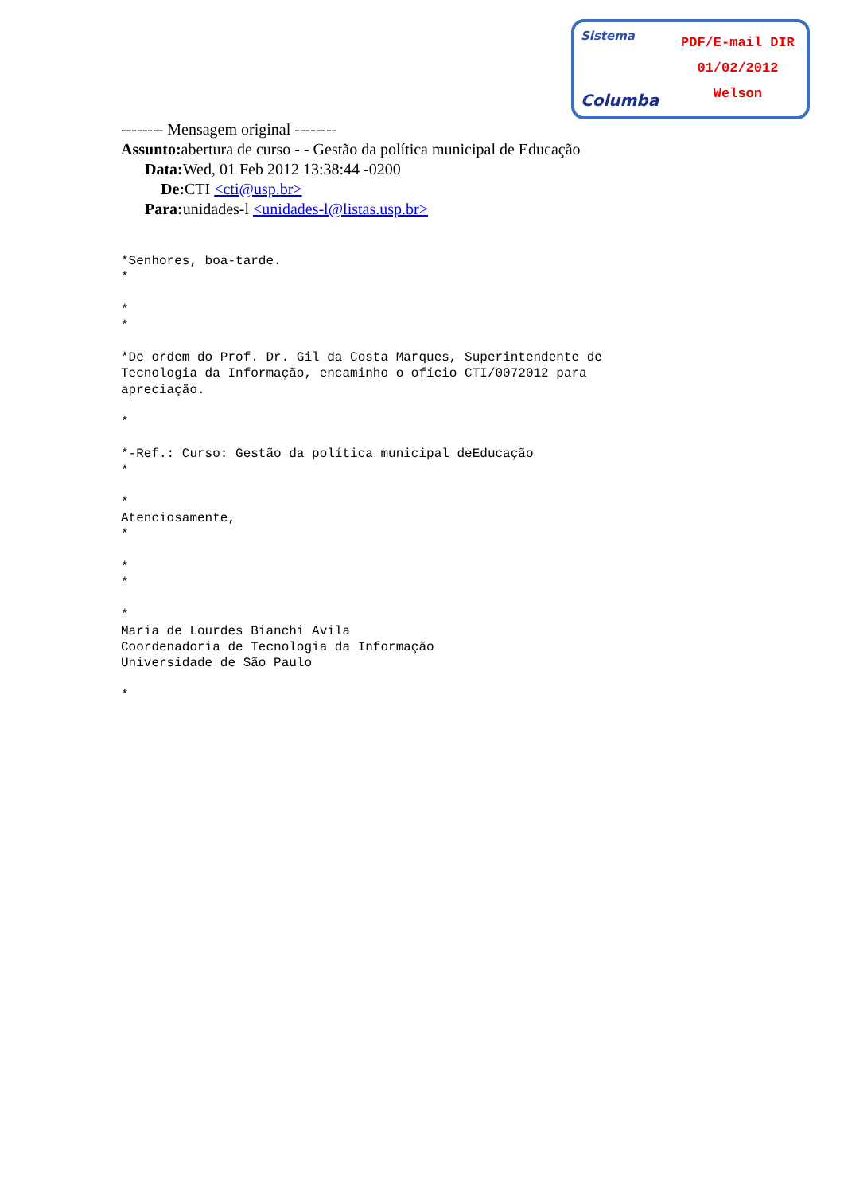Sistema
Columba
PDF/E-mail DIR
01/02/2012
Welson
-------- Mensagem original --------
Assunto: abertura de curso - - Gestão da política municipal de Educação
Data: Wed, 01 Feb 2012 13:38:44 -0200
De: CTI <cti@usp.br>
Para: unidades-l <unidades-l@listas.usp.br>
*Senhores, boa-tarde.
*

*
*

*De ordem do Prof. Dr. Gil da Costa Marques, Superintendente de
Tecnologia da Informação, encaminho o ofício CTI/0072012 para
apreciação.

*

*-Ref.: Curso: Gestão da política municipal deEducação
*

*
Atenciosamente,
*

*
*

*
Maria de Lourdes Bianchi Avila
Coordenadoria de Tecnologia da Informação
Universidade de São Paulo

*